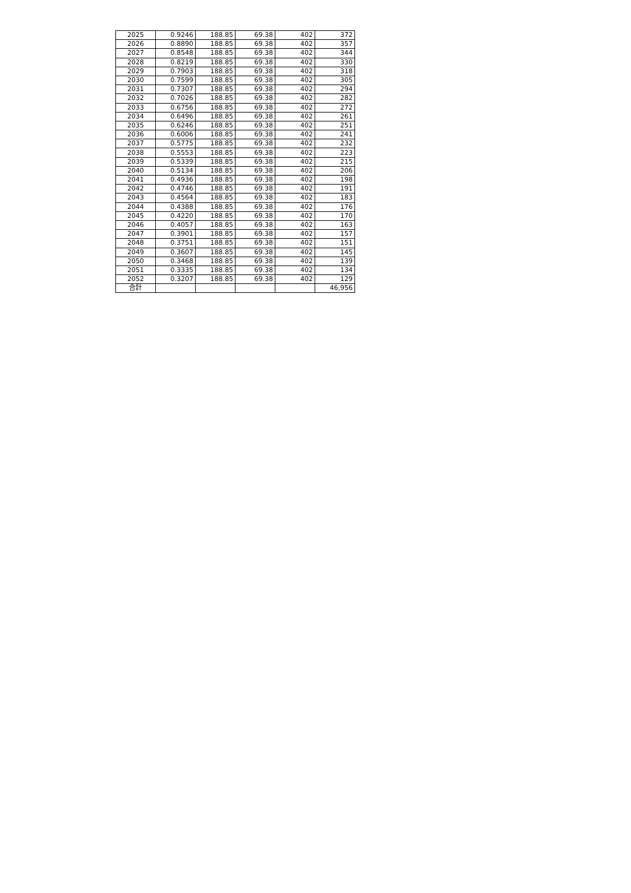| 2025 | 0.9246 | 188.85 | 69.38 | 402 | 372 |
| 2026 | 0.8890 | 188.85 | 69.38 | 402 | 357 |
| 2027 | 0.8548 | 188.85 | 69.38 | 402 | 344 |
| 2028 | 0.8219 | 188.85 | 69.38 | 402 | 330 |
| 2029 | 0.7903 | 188.85 | 69.38 | 402 | 318 |
| 2030 | 0.7599 | 188.85 | 69.38 | 402 | 305 |
| 2031 | 0.7307 | 188.85 | 69.38 | 402 | 294 |
| 2032 | 0.7026 | 188.85 | 69.38 | 402 | 282 |
| 2033 | 0.6756 | 188.85 | 69.38 | 402 | 272 |
| 2034 | 0.6496 | 188.85 | 69.38 | 402 | 261 |
| 2035 | 0.6246 | 188.85 | 69.38 | 402 | 251 |
| 2036 | 0.6006 | 188.85 | 69.38 | 402 | 241 |
| 2037 | 0.5775 | 188.85 | 69.38 | 402 | 232 |
| 2038 | 0.5553 | 188.85 | 69.38 | 402 | 223 |
| 2039 | 0.5339 | 188.85 | 69.38 | 402 | 215 |
| 2040 | 0.5134 | 188.85 | 69.38 | 402 | 206 |
| 2041 | 0.4936 | 188.85 | 69.38 | 402 | 198 |
| 2042 | 0.4746 | 188.85 | 69.38 | 402 | 191 |
| 2043 | 0.4564 | 188.85 | 69.38 | 402 | 183 |
| 2044 | 0.4388 | 188.85 | 69.38 | 402 | 176 |
| 2045 | 0.4220 | 188.85 | 69.38 | 402 | 170 |
| 2046 | 0.4057 | 188.85 | 69.38 | 402 | 163 |
| 2047 | 0.3901 | 188.85 | 69.38 | 402 | 157 |
| 2048 | 0.3751 | 188.85 | 69.38 | 402 | 151 |
| 2049 | 0.3607 | 188.85 | 69.38 | 402 | 145 |
| 2050 | 0.3468 | 188.85 | 69.38 | 402 | 139 |
| 2051 | 0.3335 | 188.85 | 69.38 | 402 | 134 |
| 2052 | 0.3207 | 188.85 | 69.38 | 402 | 129 |
| 合計 | | | | | 46,956 |